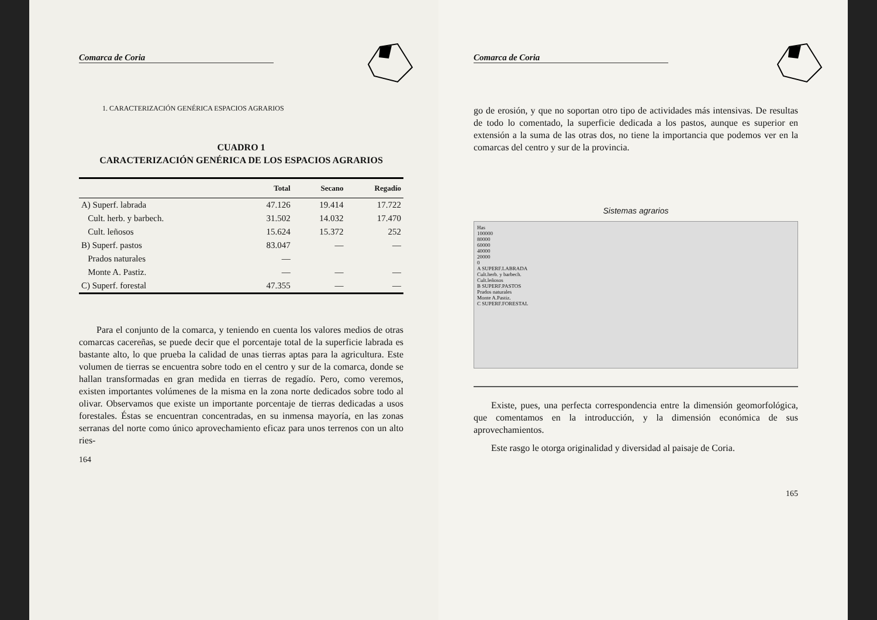Comarca de Coria
1. CARACTERIZACIÓN GENÉRICA ESPACIOS AGRARIOS
CUADRO 1
CARACTERIZACIÓN GENÉRICA DE LOS ESPACIOS AGRARIOS
| | Total | Secano | Regadío |
| --- | --- | --- | --- |
| A) Superf. labrada | 47.126 | 19.414 | 17.722 |
| Cult. herb. y barbech. | 31.502 | 14.032 | 17.470 |
| Cult. leñosos | 15.624 | 15.372 | 252 |
| B) Superf. pastos | 83.047 | — | — |
| Prados naturales | — | | |
| Monte A. Pastiz. | — | — | — |
| C) Superf. forestal | 47.355 | — | — |
Para el conjunto de la comarca, y teniendo en cuenta los valores medios de otras comarcas cacereñas, se puede decir que el porcentaje total de la superficie labrada es bastante alto, lo que prueba la calidad de unas tierras aptas para la agricultura. Este volumen de tierras se encuentra sobre todo en el centro y sur de la comarca, donde se hallan transformadas en gran medida en tierras de regadío. Pero, como veremos, existen importantes volúmenes de la misma en la zona norte dedicados sobre todo al olivar. Observamos que existe un importante porcentaje de tierras dedicadas a usos forestales. Éstas se encuentran concentradas, en su inmensa mayoría, en las zonas serranas del norte como único aprovechamiento eficaz para unos terrenos con un alto ries-
164
Comarca de Coria
go de erosión, y que no soportan otro tipo de actividades más intensivas. De resultas de todo lo comentado, la superficie dedicada a los pastos, aunque es superior en extensión a la suma de las otras dos, no tiene la importancia que podemos ver en la comarcas del centro y sur de la provincia.
Sistemas agrarios
Has
100000
80000
60000
40000
20000
0
A SUPERF.LABRADA
Cult.herb. y barbech.
Cult.leñosos
B SUPERF.PASTOS
Prados naturales
Monte A.Pastiz.
C SUPERF.FORESTAL
Existe, pues, una perfecta correspondencia entre la dimensión geomorfológica, que comentamos en la introducción, y la dimensión económica de sus aprovechamientos.
Este rasgo le otorga originalidad y diversidad al paisaje de Coria.
165